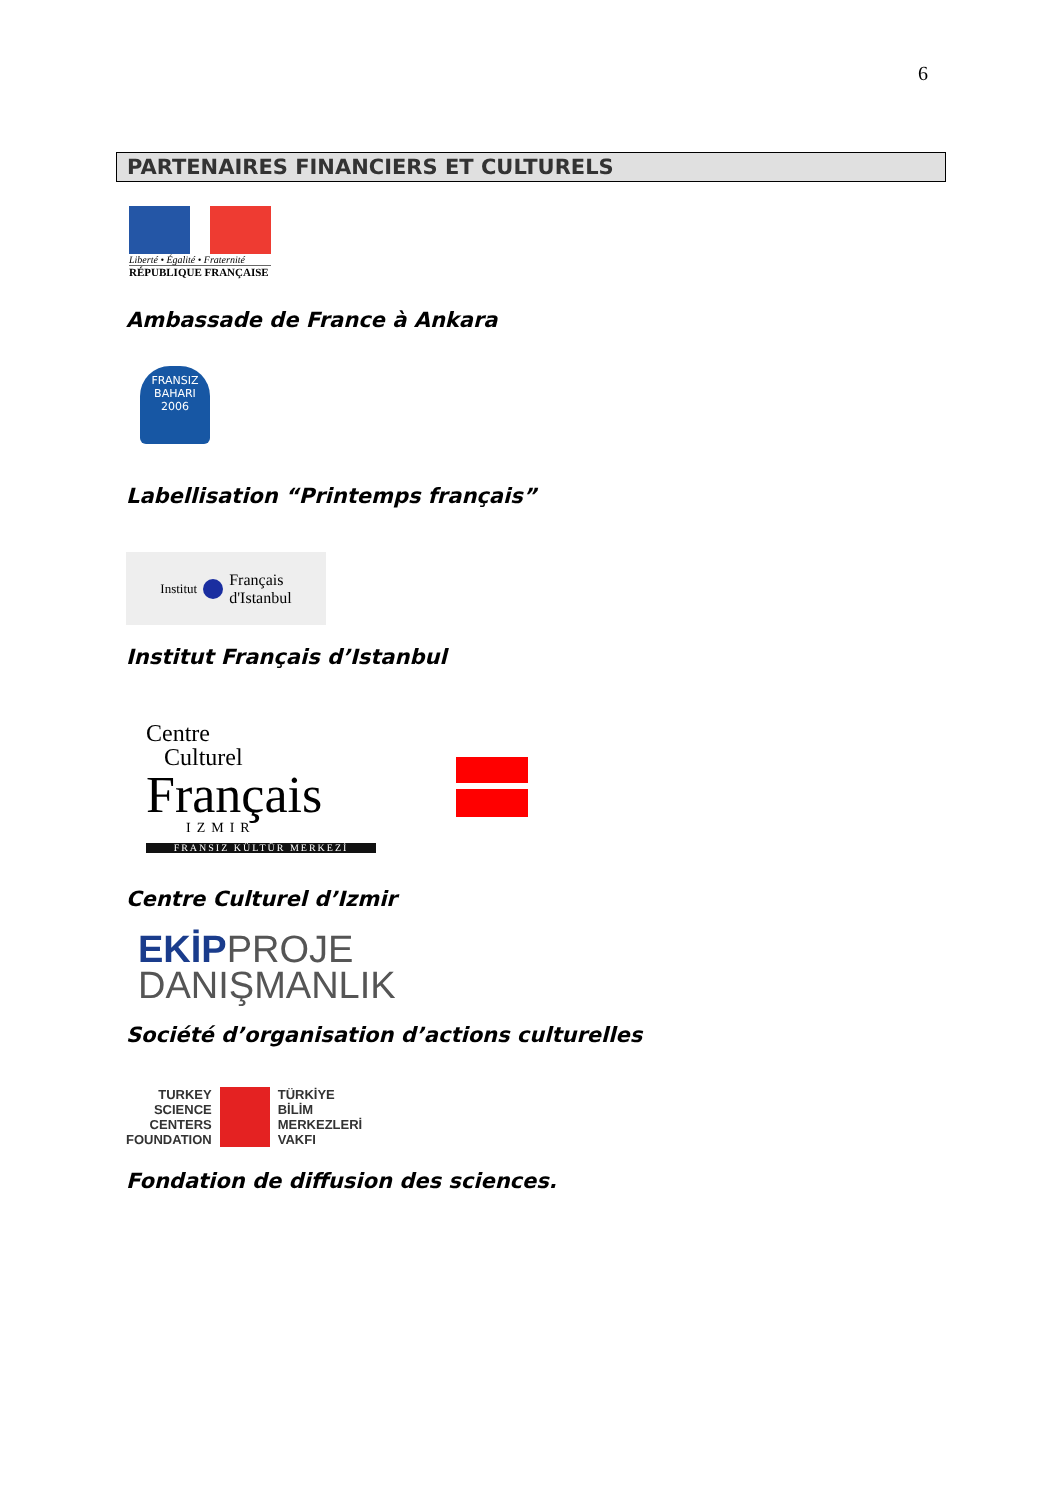6
PARTENAIRES FINANCIERS ET CULTURELS
Liberté • Égalité • Fraternité
RÉPUBLIQUE FRANÇAISE
Ambassade de France à Ankara
FRANSIZ
BAHARI
2006
Labellisation “Printemps français”
Institut Français
d'Istanbul
Institut Français d’Istanbul
Centre
Culturel
Français
IZMIR
FRANSIZ KÜLTÜR MERKEZİ
Centre Culturel d’Izmir
EKİPPROJE
DANIŞMANLIK
Société d’organisation d’actions culturelles
TURKEY
SCIENCE
CENTERS
FOUNDATION
TÜRKİYE
BİLİM
MERKEZLERİ
VAKFI
Fondation de diffusion des sciences.